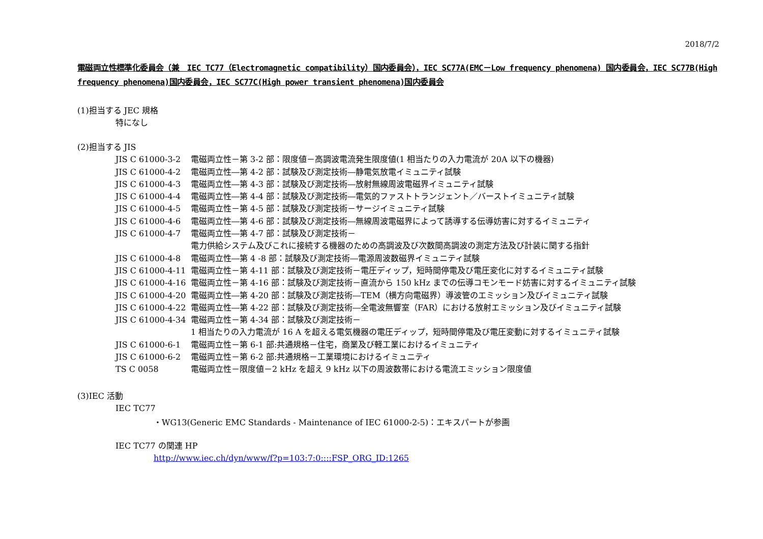2018/7/2
電磁両立性標準化委員会（兼　IEC TC77（Electromagnetic compatibility）国内委員会），IEC SC77A(EMC－Low frequency phenomena) 国内委員会，IEC SC77B(High frequency phenomena)国内委員会，IEC SC77C(High power transient phenomena)国内委員会
(1)担当する JEC 規格
特になし
(2)担当する JIS
JIS C 61000-3-2 電磁両立性－第 3-2 部：限度値－高調波電流発生限度値(1 相当たりの入力電流が 20A 以下の機器)
JIS C 61000-4-2 電磁両立性―第 4-2 部：試験及び測定技術―静電気放電イミュニティ試験
JIS C 61000-4-3 電磁両立性―第 4-3 部：試験及び測定技術―放射無線周波電磁界イミュニティ試験
JIS C 61000-4-4 電磁両立性―第 4-4 部：試験及び測定技術―電気的ファストトランジェント／バーストイミュニティ試験
JIS C 61000-4-5 電磁両立性－第 4-5 部：試験及び測定技術－サージイミュニティ試験
JIS C 61000-4-6 電磁両立性―第 4-6 部：試験及び測定技術―無線周波電磁界によって誘導する伝導妨害に対するイミュニティ
JIS C 61000-4-7 電磁両立性―第 4-7 部：試験及び測定技術－
電力供給システム及びこれに接続する機器のための高調波及び次数間高調波の測定方法及び計装に関する指針
JIS C 61000-4-8 電磁両立性―第 4 -8 部：試験及び測定技術―電源周波数磁界イミュニティ試験
JIS C 61000-4-11 電磁両立性－第 4-11 部：試験及び測定技術－電圧ディップ，短時間停電及び電圧変化に対するイミュニティ試験
JIS C 61000-4-16 電磁両立性－第 4-16 部：試験及び測定技術－直流から 150 kHz までの伝導コモンモード妨害に対するイミュニティ試験
JIS C 61000-4-20 電磁両立性―第 4-20 部：試験及び測定技術―TEM（横方向電磁界）導波管のエミッション及びイミュニティ試験
JIS C 61000-4-22 電磁両立性―第 4-22 部：試験及び測定技術―全電波無響室（FAR）における放射エミッション及びイミュニティ試験
JIS C 61000-4-34 電磁両立性－第 4-34 部：試験及び測定技術－
1 相当たりの入力電流が 16 A を超える電気機器の電圧ディップ，短時間停電及び電圧変動に対するイミュニティ試験
JIS C 61000-6-1 電磁両立性－第 6-1 部:共通規格－住宅，商業及び軽工業におけるイミュニティ
JIS C 61000-6-2 電磁両立性－第 6-2 部:共通規格－工業環境におけるイミュニティ
TS C 0058 電磁両立性－限度値－2 kHz を超え 9 kHz 以下の周波数帯における電流エミッション限度値
(3)IEC 活動
IEC TC77
・WG13(Generic EMC Standards - Maintenance of IEC 61000-2-5)：エキスパートが参画
IEC TC77 の関連 HP
http://www.iec.ch/dyn/www/f?p=103:7:0::::FSP_ORG_ID:1265